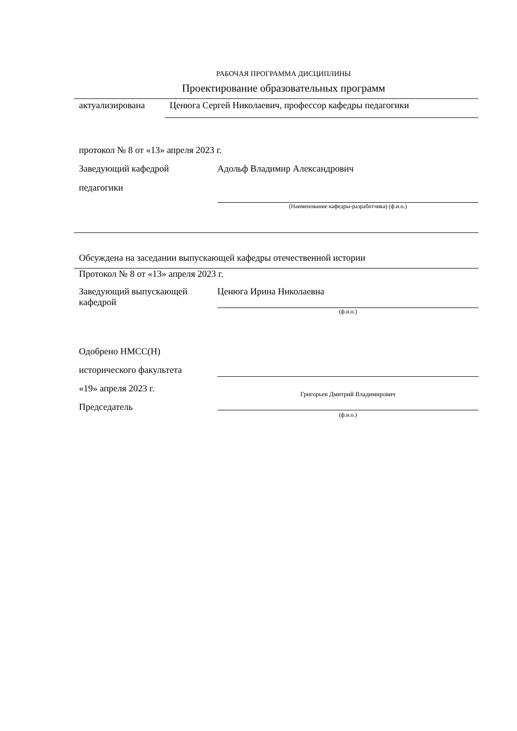РАБОЧАЯ ПРОГРАММА ДИСЦИПЛИНЫ
Проектирование образовательных программ
актуализирована Ценюга Сергей Николаевич, профессор кафедры педагогики
протокол № 8 от «13» апреля 2023 г.
Заведующий кафедрой
педагогики
Адольф Владимир Александрович
(Наименование кафедры-разработчика) (ф.и.о.)
Обсуждена на заседании выпускающей кафедры отечественной истории
Протокол № 8 от «13» апреля 2023 г.
Заведующий выпускающей кафедрой
Ценюга Ирина Николаевна
(ф.и.о.)
Одобрено НМСС(Н)
исторического факультета
«19» апреля 2023 г.
Председатель
Григорьев Дмитрий Владимирович
(ф.и.о.)